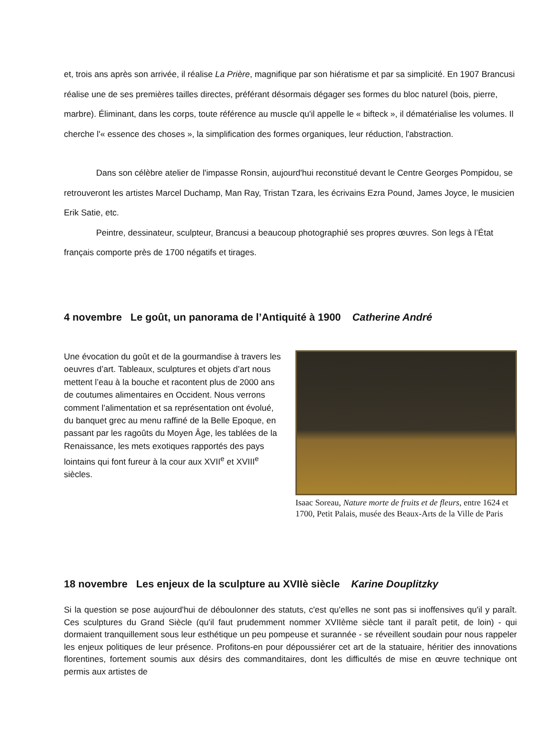et, trois ans après son arrivée, il réalise La Prière, magnifique par son hiératisme et par sa simplicité. En 1907 Brancusi réalise une de ses premières tailles directes, préférant désormais dégager ses formes du bloc naturel (bois, pierre, marbre). Éliminant, dans les corps, toute référence au muscle qu'il appelle le « bifteck », il dématérialise les volumes. Il cherche l'« essence des choses », la simplification des formes organiques, leur réduction, l'abstraction.
Dans son célèbre atelier de l'impasse Ronsin, aujourd'hui reconstitué devant le Centre Georges Pompidou, se retrouveront les artistes Marcel Duchamp, Man Ray, Tristan Tzara, les écrivains Ezra Pound, James Joyce, le musicien Erik Satie, etc.
Peintre, dessinateur, sculpteur, Brancusi a beaucoup photographié ses propres œuvres. Son legs à l’État français comporte près de 1700 négatifs et tirages.
4 novembre Le goût, un panorama de l’Antiquité à 1900 Catherine André
Une évocation du goût et de la gourmandise à travers les oeuvres d’art. Tableaux, sculptures et objets d’art nous mettent l’eau à la bouche et racontent plus de 2000 ans de coutumes alimentaires en Occident. Nous verrons comment l’alimentation et sa représentation ont évolué, du banquet grec au menu raffiné de la Belle Epoque, en passant par les ragoûts du Moyen Âge, les tablées de la Renaissance, les mets exotiques rapportés des pays lointains qui font fureur à la cour aux XVII<sup>e</sup> et XVIII<sup>e</sup> siècles.
Isaac Soreau, Nature morte de fruits et de fleurs, entre 1624 et 1700, Petit Palais, musée des Beaux-Arts de la Ville de Paris
18 novembre Les enjeux de la sculpture au XVIIè siècle Karine Douplitzky
Si la question se pose aujourd'hui de déboulonner des statuts, c'est qu'elles ne sont pas si inoffensives qu'il y paraît. Ces sculptures du Grand Siècle (qu'il faut prudemment nommer XVIIème siècle tant il paraît petit, de loin) - qui dormaient tranquillement sous leur esthétique un peu pompeuse et surannée - se réveillent soudain pour nous rappeler les enjeux politiques de leur présence. Profitons-en pour dépoussiérer cet art de la statuaire, héritier des innovations florentines, fortement soumis aux désirs des commanditaires, dont les difficultés de mise en œuvre technique ont permis aux artistes de